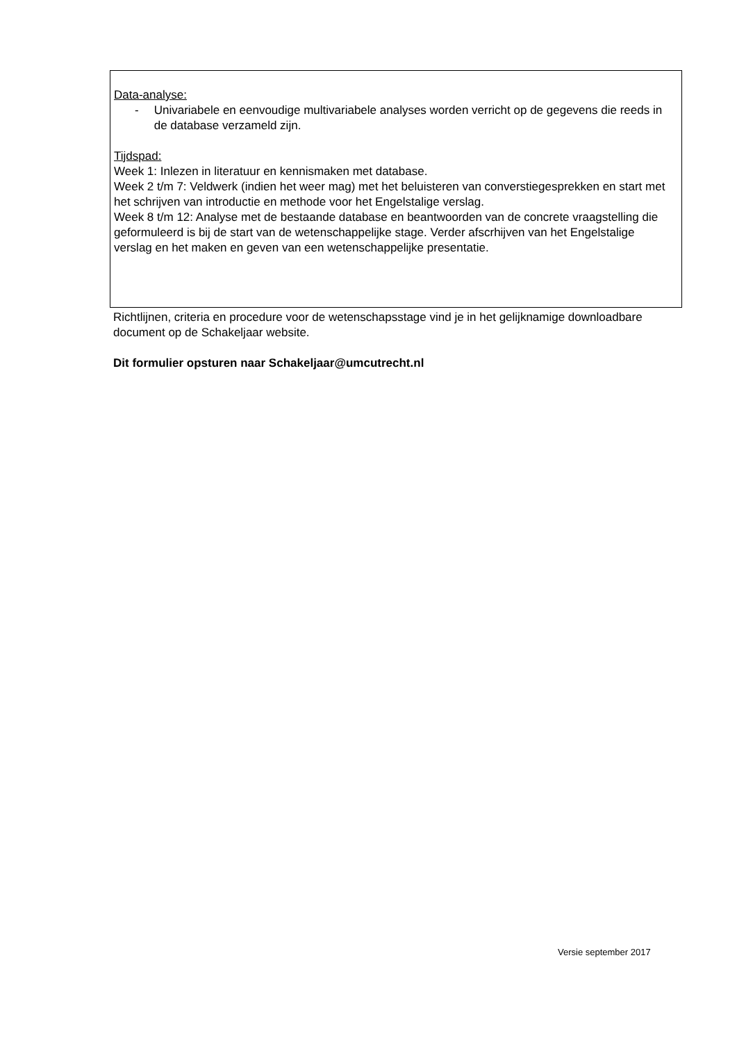Data-analyse:
- Univariabele en eenvoudige multivariabele analyses worden verricht op de gegevens die reeds in de database verzameld zijn.
Tijdspad:
Week 1: Inlezen in literatuur en kennismaken met database.
Week 2 t/m 7: Veldwerk (indien het weer mag) met het beluisteren van converstiegesprekken en start met het schrijven van introductie en methode voor het Engelstalige verslag.
Week 8 t/m 12: Analyse met de bestaande database en beantwoorden van de concrete vraagstelling die geformuleerd is bij de start van de wetenschappelijke stage. Verder afscrhijven van het Engelstalige verslag en het maken en geven van een wetenschappelijke presentatie.
Richtlijnen, criteria en procedure voor de wetenschapsstage vind je in het gelijknamige downloadbare document op de Schakeljaar website.
Dit formulier opsturen naar Schakeljaar@umcutrecht.nl
Versie september 2017